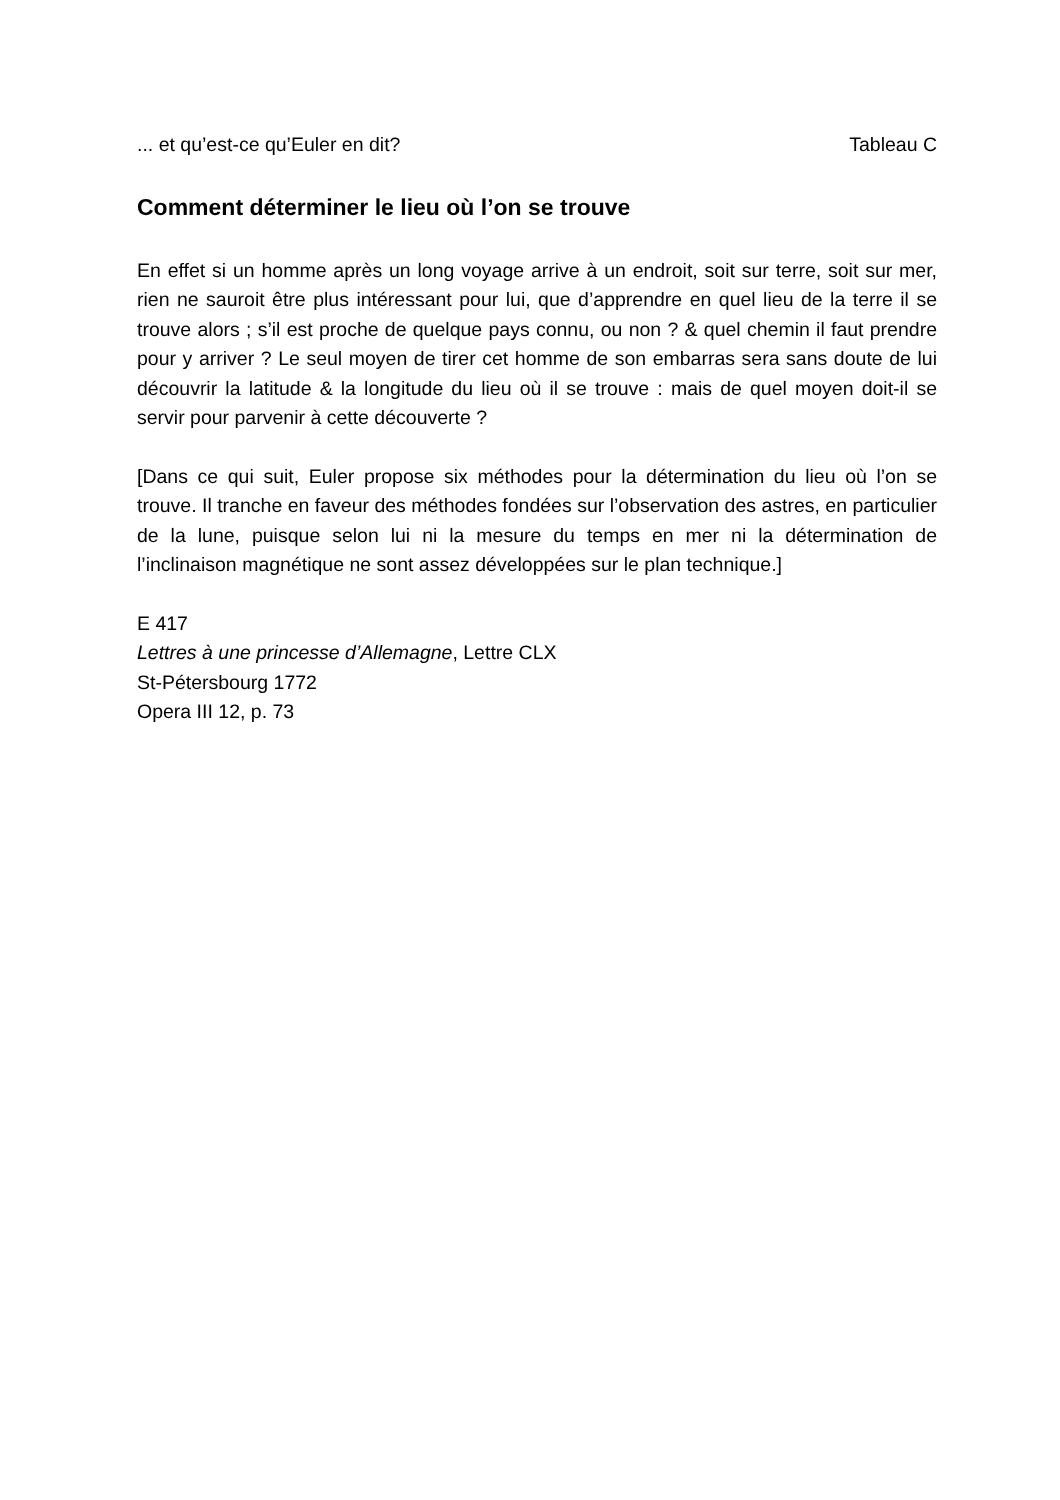... et qu’est-ce qu’Euler en dit? Tableau C
Comment déterminer le lieu où l’on se trouve
En effet si un homme après un long voyage arrive à un endroit, soit sur terre, soit sur mer, rien ne sauroit être plus intéressant pour lui, que d’apprendre en quel lieu de la terre il se trouve alors ; s’il est proche de quelque pays connu, ou non ? & quel chemin il faut prendre pour y arriver ? Le seul moyen de tirer cet homme de son embarras sera sans doute de lui découvrir la latitude & la longitude du lieu où il se trouve : mais de quel moyen doit-il se servir pour parvenir à cette découverte ?
[Dans ce qui suit, Euler propose six méthodes pour la détermination du lieu où l’on se trouve. Il tranche en faveur des méthodes fondées sur l’observation des astres, en particulier de la lune, puisque selon lui ni la mesure du temps en mer ni la détermination de l’inclinaison magnétique ne sont assez développées sur le plan technique.]
E 417
Lettres à une princesse d’Allemagne, Lettre CLX
St-Pétersbourg 1772
Opera III 12, p. 73